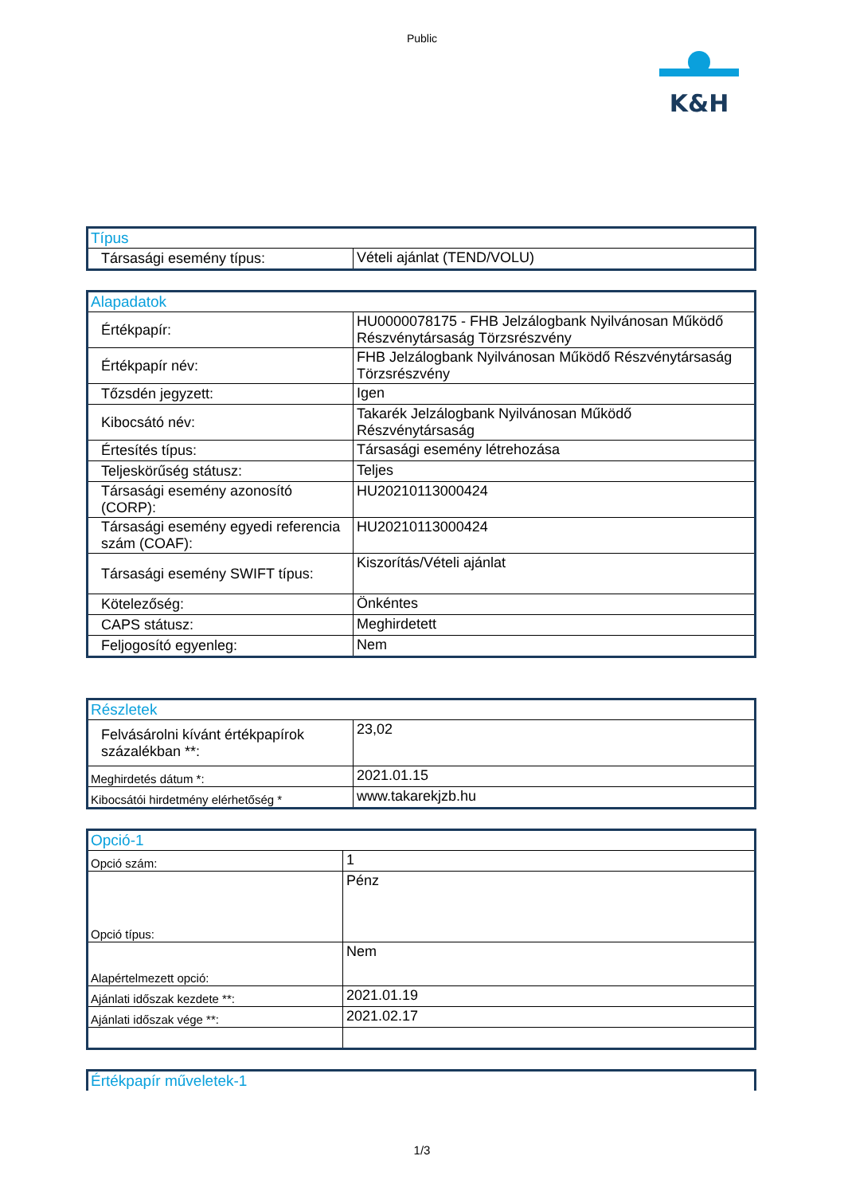Public
K&H
| Típus | |
| --- | --- |
| Társasági esemény típus: | Vételi ajánlat (TEND/VOLU) |
| Alapadatok | |
| --- | --- |
| Értékpapír: | HU0000078175 - FHB Jelzálogbank Nyilvánosan Működő Részvénytársaság Törzsrészvény |
| Értékpapír név: | FHB Jelzálogbank Nyilvánosan Működő Részvénytársaság Törzsrészvény |
| Tőzsdén jegyzett: | Igen |
| Kibocsátó név: | Takarék Jelzálogbank Nyilvánosan Működő Részvénytársaság |
| Értesítés típus: | Társasági esemény létrehozása |
| Teljeskörűség státusz: | Teljes |
| Társasági esemény azonosító (CORP): | HU20210113000424 |
| Társasági esemény egyedi referencia szám (COAF): | HU20210113000424 |
| Társasági esemény SWIFT típus: | Kiszorítás/Vételi ajánlat |
| Kötelezőség: | Önkéntes |
| CAPS státusz: | Meghirdetett |
| Feljogosító egyenleg: | Nem |
| Részletek | |
| --- | --- |
| Felvásárolni kívánt értékpapírok százalékban **: | 23,02 |
| Meghirdetés dátum *: | 2021.01.15 |
| Kibocsátói hirdetmény elérhetőség * | www.takarekjzb.hu |
| Opció-1 | |
| --- | --- |
| Opció szám: | 1 |
| Opció típus: | Pénz |
| Alapértelmezett opció: | Nem |
| Ajánlati időszak kezdete **: | 2021.01.19 |
| Ajánlati időszak vége **: | 2021.02.17 |
| Értékpapír műveletek-1 |
| --- |
1/3